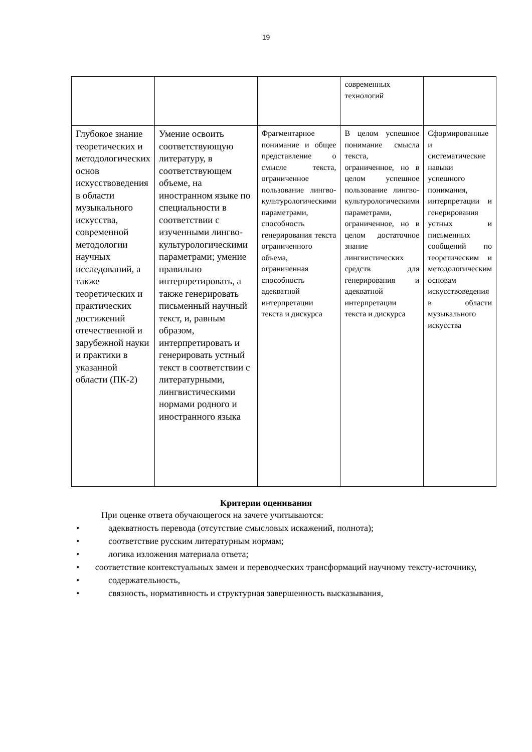19
| | | | современных технологий | |
| Глубокое знание теоретических и методологических основ искусствоведения в области музыкального искусства, современной методологии научных исследований, а также теоретических и практических достижений отечественной и зарубежной науки и практики в указанной области (ПК-2) | Умение освоить соответствующую литературу, в соответствующем объеме, на иностранном языке по специальности в соответствии с изученными лингво-культурологическими параметрами; умение правильно интерпретировать, а также генерировать письменный научный текст, и, равным образом, интерпретировать и генерировать устный текст в соответствии с литературными, лингвистическими нормами родного и иностранного языка | Фрагментарное понимание и общее представление о смысле текста, ограниченное пользование лингво-культурологическими параметрами, способность генерирования текста ограниченного объема, ограниченная способность адекватной интерпретации текста и дискурса | В целом успешное понимание смысла текста, ограниченное, но в целом успешное пользование лингво-культурологическими параметрами, ограниченное, но в целом достаточное знание лингвистических средств для генерирования и адекватной интерпретации текста и дискурса | Сформированные и систематические навыки успешного понимания, интерпретации и генерирования устных и письменных сообщений по теоретическим и методологическим основам искусствоведения в области музыкального искусства |
Критерии оценивания
При оценке ответа обучающегося на зачете учитываются:
• адекватность перевода (отсутствие смысловых искажений, полнота);
• соответствие русским литературным нормам;
• логика изложения материала ответа;
• соответствие контекстуальных замен и переводческих трансформаций научному тексту-источнику,
• содержательность,
• связность, нормативность и структурная завершенность высказывания,